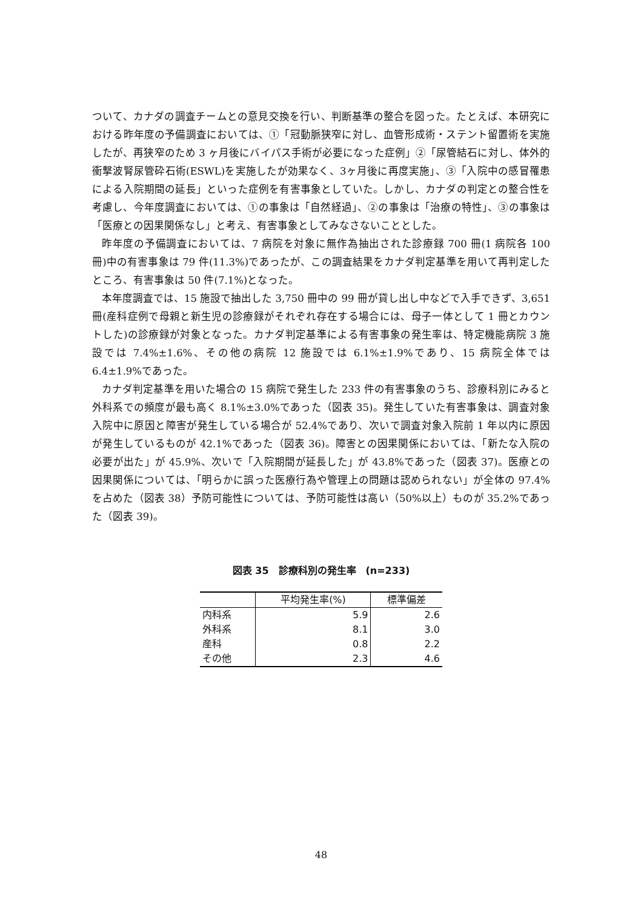ついて、カナダの調査チームとの意見交換を行い、判断基準の整合を図った。たとえば、本研究における昨年度の予備調査においては、①「冠動脈狭窄に対し、血管形成術・ステント留置術を実施したが、再狭窄のため 3 ヶ月後にバイパス手術が必要になった症例」②「尿管結石に対し、体外的衝撃波腎尿管砕石術(ESWL)を実施したが効果なく、3ヶ月後に再度実施」、③「入院中の感冒罹患による入院期間の延長」といった症例を有害事象としていた。しかし、カナダの判定との整合性を考慮し、今年度調査においては、①の事象は「自然経過」、②の事象は「治療の特性」、③の事象は「医療との因果関係なし」と考え、有害事象としてみなさないこととした。
昨年度の予備調査においては、7 病院を対象に無作為抽出された診療録 700 冊(1 病院各 100 冊)中の有害事象は 79 件(11.3%)であったが、この調査結果をカナダ判定基準を用いて再判定したところ、有害事象は 50 件(7.1%)となった。
本年度調査では、15 施設で抽出した 3,750 冊中の 99 冊が貸し出し中などで入手できず、3,651 冊(産科症例で母親と新生児の診療録がそれぞれ存在する場合には、母子一体として 1 冊とカウントした)の診療録が対象となった。カナダ判定基準による有害事象の発生率は、特定機能病院 3 施設では 7.4%±1.6%、その他の病院 12 施設では 6.1%±1.9%であり、15 病院全体では 6.4±1.9%であった。
カナダ判定基準を用いた場合の 15 病院で発生した 233 件の有害事象のうち、診療科別にみると外科系での頻度が最も高く 8.1%±3.0%であった（図表 35)。発生していた有害事象は、調査対象入院中に原因と障害が発生している場合が 52.4%であり、次いで調査対象入院前 1 年以内に原因が発生しているものが 42.1%であった（図表 36)。障害との因果関係においては、「新たな入院の必要が出た」が 45.9%、次いで「入院期間が延長した」が 43.8%であった（図表 37)。医療との因果関係については、「明らかに誤った医療行為や管理上の問題は認められない」が全体の 97.4%を占めた（図表 38）予防可能性については、予防可能性は高い（50%以上）ものが 35.2%であった（図表 39)。
図表 35　診療科別の発生率　(n=233)
| | 平均発生率(%) | 標準偏差 |
| --- | --- | --- |
| 内科系 | 5.9 | 2.6 |
| 外科系 | 8.1 | 3.0 |
| 産科 | 0.8 | 2.2 |
| その他 | 2.3 | 4.6 |
48